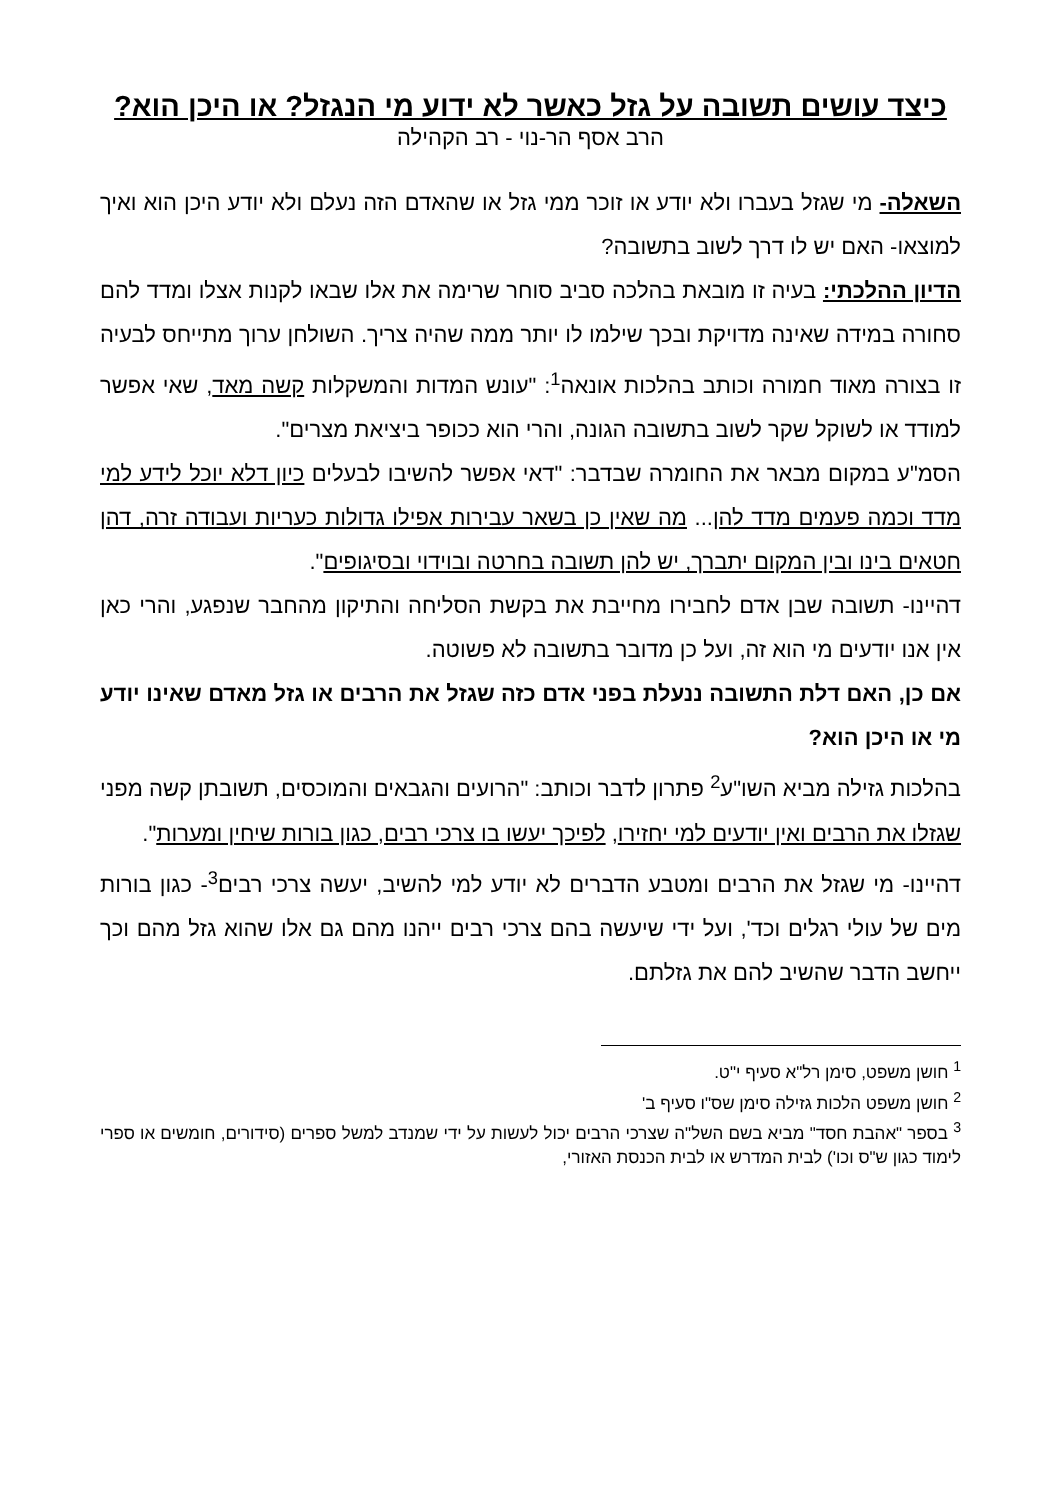כיצד עושים תשובה על גזל כאשר לא ידוע מי הנגזל? או היכן הוא?
הרב אסף הר-נוי - רב הקהילה
השאלה- מי שגזל בעברו ולא יודע או זוכר ממי גזל או שהאדם הזה נעלם ולא יודע היכן הוא ואיך למוצאו- האם יש לו דרך לשוב בתשובה?
הדיון ההלכתי: בעיה זו מובאת בהלכה סביב סוחר שרימה את אלו שבאו לקנות אצלו ומדד להם סחורה במידה שאינה מדויקת ובכך שילמו לו יותר ממה שהיה צריך. השולחן ערוך מתייחס לבעיה זו בצורה מאוד חמורה וכותב בהלכות אונאה<sup>1</sup>: "עונש המדות והמשקלות קשה מאד, שאי אפשר למודד או לשוקל שקר לשוב בתשובה הגונה, והרי הוא ככופר ביציאת מצרים".
הסמ"ע במקום מבאר את החומרה שבדבר: "דאי אפשר להשיבו לבעלים כיון דלא יוכל לידע למי מדד וכמה פעמים מדד להן... מה שאין כן בשאר עבירות אפילו גדולות כעריות ועבודה זרה, דהן חטאים בינו ובין המקום יתברך, יש להן תשובה בחרטה ובוידוי ובסיגופים".
דהיינו- תשובה שבן אדם לחבירו מחייבת את בקשת הסליחה והתיקון מהחבר שנפגע, והרי כאן אין אנו יודעים מי הוא זה, ועל כן מדובר בתשובה לא פשוטה.
אם כן, האם דלת התשובה ננעלת בפני אדם כזה שגזל את הרבים או גזל מאדם שאינו יודע מי או היכן הוא?
בהלכות גזילה מביא השו"ע<sup>2</sup> פתרון לדבר וכותב: "הרועים והגבאים והמוכסים, תשובתן קשה מפני שגזלו את הרבים ואין יודעים למי יחזירו, לפיכך יעשו בו צרכי רבים, כגון בורות שיחין ומערות".
דהיינו- מי שגזל את הרבים ומטבע הדברים לא יודע למי להשיב, יעשה צרכי רבים<sup>3</sup>- כגון בורות מים של עולי רגלים וכד', ועל ידי שיעשה בהם צרכי רבים ייהנו מהם גם אלו שהוא גזל מהם וכך ייחשב הדבר שהשיב להם את גזלתם.
<sup>1</sup> חושן משפט, סימן רל"א סעיף י"ט.
<sup>2</sup> חושן משפט הלכות גזילה סימן שס"ו סעיף ב'
<sup>3</sup> בספר "אהבת חסד" מביא בשם השל"ה שצרכי הרבים יכול לעשות על ידי שמנדב למשל ספרים (סידורים, חומשים או ספרי לימוד כגון ש"ס וכו') לבית המדרש או לבית הכנסת האזורי,